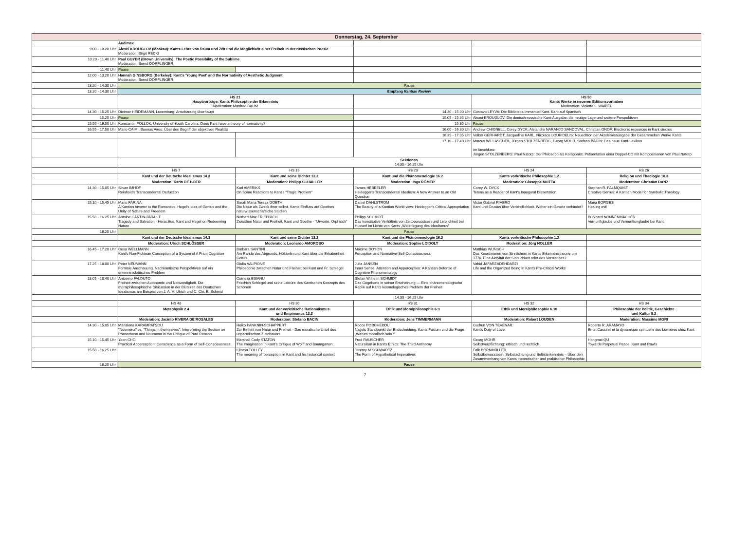| Donnerstag, 24. September | | | | | |
| | Audimax | | | | |
| 9.00 - 10.20 Uhr | Alexei KROUGLOV (Moskau): Kants Lehre von Raum und Zeit und die Möglichkeit einer Freiheit in der russischen Poesie Moderation: Birgit RECKI | | | | |
| 10.20 - 11.40 Uhr | Paul GUYER (Brown University): The Poetic Possibility of the Sublime Moderation: Bernd DÖRFLINGER | | | | |
| 11.40 Uhr | Pause | | | | |
| 12.00 - 13.20 Uhr | Hannah GINSBORG (Berkeley): Kant's 'Young Poet' and the Normativity of Aesthetic Judgment Moderation: Bernd DÖRFLINGER | | | | |
| 13.20 - 14.30 Uhr | Pause | | | | |
| 13.20 - 14.30 Uhr | Empfang Kantian Review | | | | |
| | HS 21 Hauptvorträge: Kants Philosophie der Erkenntnis Moderation: Manfred BAUM | | | HS 50 Kants Werke in neueren Editionsvorhaben Moderation: Violetta L. WAIBEL | |
| 14.30 - 15.25 Uhr | Dietmar HEIDEMANN, Luxemburg: Anschauung überhaupt | | 14.30 - 15.00 Uhr | Gustavo LEYVA: Die Biblioteca Immanuel Kant. Kant auf Spanisch | |
| 15.25 Uhr | Pause | | 15.05 - 15.35 Uhr | Alexei KROUGLOV: Die deutsch-russische Kant-Ausgabe: die heutige Lage und weitere Perspektiven | |
| 15.55 - 16.50 Uhr | Konstantin POLLOK, University of South Carolina: Does Kant have a theory of normativity? | | 15.35 Uhr | Pause | |
| 16.55 - 17.50 Uhr | Mario CAIMI, Buenos Aires: Über den Begriff der objektiven Realität | | 16.00 - 16.30 Uhr | Andrew CHIGNELL, Corey DYCK, Alejandro NARANJO SANDOVAL, Christian ONOF: Electronic resources in Kant studies | |
| | | | 16.35 - 17.05 Uhr | Volker GERHARDT, Jacqueline KARL, Nikolaos LOUKIDELIS: Neuedition der Akademieausgabe der Gesammelten Werke Kants | |
| | | | 17.10 - 17.40 Uhr | Marcus WILLASCHEK, Jürgen STOLZENBERG, Georg MOHR, Stefano BACIN: Das neue Kant-Lexikon im Anschluss: Jürgen STOLZENBERG: Paul Natorp: Der Philosoph als Komponist. Präsentation einer Doppel-CD mit Kompositionen von Paul Natorp | |
| | Sektionen 14:30 - 16:25 Uhr | | | | |
| | HS 7 | HS 16 | HS 23 | HS 24 | HS 26 |
| | Kant und der Deutsche Idealismus 14.3 | Kant und seine Dichter 13.2 | Kant und die Phänomenologie 16.2 | Kants vorkritische Philosophie 1.2 | Religion und Theologie 10.3 |
| | Moderation: Karin DE BOER | Moderation: Philipp SCHALLER | Moderation: Inga RÖMER | Moderation: Giuseppe MOTTA | Moderation: Christian DANZ |
| 14.30 - 15.05 Uhr | Silvan IMHOF Reinhold's Transcendental Deduction | Karl AMERIKS On Some Reactions to Kant's "Tragic Problem" | James HEBBELER Heidegger's Transcendental Idealism: A New Answer to an Old Question | Corey W. DYCK Tetens as a Reader of Kant's Inaugural Dissertation | Stephen R. PALMQUIST Creative Genius: A Kantian Model for Symbolic Theology |
| 15.10 - 15.45 Uhr | Mario FARINA A Kantian Answer to the Romantics. Hegel's Idea of Genius and the Unity of Nature and Freedom | Sarah Maria Teresa GOETH Die Natur als Zweck ihrer selbst. Kants Einfluss auf Goethes naturwissenschaftliche Studien | Daniel DAHLSTROM The Beauty of a Kantian World-view: Heidegger's Critical Appropriation | Victor Gabriel RIVERO Kant und Crusius über Verbindlichkeit. Woher ein Gesetz verbindet? | Maria BORGES Healing evil |
| 15.50 - 16.25 Uhr | Antoine CANTIN-BRAULT Tragedy and Salvation - Heraclitus, Kant and Hegel on Redeeming Nature | Norbert Max FRIEDRICH Zwischen Natur und Freiheit, Kant und Goethe - "Urworte. Orphisch" | Philipp SCHMIDT Das konstitutive Verhältnis von Zeitbewusstsein und Leiblichkeit bei Husserl im Lichte von Kants „Widerlegung des Idealismus" | | Burkhard NONNENMACHER Vernunftglaube und Vernunftunglaube bei Kant |
| 16.25 Uhr | Pause | | | | |
| | Kant und der Deutsche Idealismus 14.3 | Kant und seine Dichter 13.2 | Kant und die Phänomenologie 16.2 | Kants vorkritische Philosophie 1.2 | |
| | Moderation: Ulrich SCHLÖSSER | Moderation: Leonardo AMOROSO | Moderation: Sophie LOIDOLT | Moderation: Jörg NOLLER | |
| 16.45 - 17.20 Uhr | Gesa WELLMANN Kant's Non-Fichtean Conception of a System of A Priori Cognition | Barbara SANTINI Am Rande des Abgrunds. Hölderlin und Kant über die Erhabenheit Gottes | Maxime DOYON Perception and Normative-Self-Consciousness | Matthias WUNSCH Das Koordinieren von Sinnlichem in Kants Erkenntnistheorie um 1770. Eine Aktivität der Sinnlichkeit oder des Verstandes? | |
| 17.25 - 18.00 Uhr | Peter NEUMANN Formale Anschauung. Nachkantische Perspektiven auf ein erkenntniskritisches Problem | Giulia VALPIONE Philosophie zwischen Natur und Freiheit bei Kant und Fr. Schlegel | Julia JANSEN Inner Sense, Attention and Apperception: A Kantian Defense of Cognitive Phenomenology | Vahid JAFARZADEHDARZI Life and the Organized Being in Kant's Pre-Critical Works | |
| 18.05 - 18.40 Uhr | Antonino FALDUTO Freiheit zwischen Autonomie und Notwendigkeit. Die moralphilosophische Diskussion in der Blütezeit des Deutschen Idealismus am Beispiel von J. A. H. Ulrich und C. Chr. E. Schmid | Cornelia ESIANU Friedrich Schlegel und seine Lektüre des Kantischen Konzepts des Schönen | Stefan Wilhelm SCHMIDT Das Gegebene in seiner Erscheinung — Eine phänomenologische Replik auf Kants kosmologisches Problem der Freiheit | | |
| | 14:30 - 16:25 Uhr | | | | |
| | HS 48 | HS 30 | HS 31 | HS 32 | HS 34 |
| | Metaphysik 2.4 | Kant und der vorkritische Rationalismus und Empirismus 12.2 | Ethik und Moralphilosophie 6.9 | Ethik und Moralphilosophie 6.10 | Philosophie der Politik, Geschichte und Kultur 8.2 |
| | Moderation: Jacinto RIVERA DE ROSALES | Moderation: Stefano BACIN | Moderation: Jens TIMMERMANN | Moderation: Robert LOUDEN | Moderation: Massimo MORI |
| 14.30 - 15.05 Uhr | Marialena KARAMPATSOU "Noumena" vs. "Things in themselves": Interpreting the Section on Phenomena and Noumena in the Critique of Pure Reason | Heiko PANKNIN-SCHAPPERT Zur Einheit von Natur und Freiheit - Das moralische Urteil des unparteiischen Zuschauers | Rocco PORCHEDDU Nagels Standpunkt der Endscheidung, Kants Faktum und die Frage „Warum moralisch sein?" | Gudrun VON TEVENAR Kant's Duty of Love | Roberto R. ARAMAYO Ernst Cassirer et la dynamique spirituelle des Lumières chez Kant |
| 15.10 - 15.45 Uhr | Yoon CHOI Practical Apperception: Conscience as a Form of Self-Consciousness | Marshall Cody STATON The Imagination in Kant's Critique of Wolff and Baumgarten | Fred RAUSCHER Naturalism in Kant's Ethics: The Third Antinomy | Georg MOHR Selbstverpflichtung: ethisch und rechtlich | Hongmei QU Towards Perpetual Peace: Kant and Rawls |
| 15.50 - 16.25 Uhr | | Clinton TOLLEY The meaning of 'perception' in Kant and his historical context | Jeremy M SCHWARTZ The Form of Hypothetical Imperatives | Falk BORNMÜLLER Selbstbewusstsein, Selbstachtung und Selbsterkenntnis – Über den Zusammenhang von Kants theoretischer und praktischer Philosophie | |
| 16.25 Uhr | Pause | | | | |
7